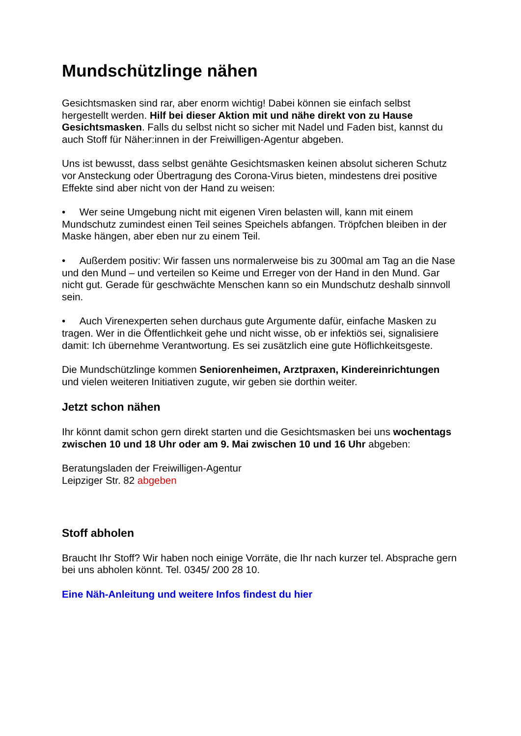Mundschützlinge nähen
Gesichtsmasken sind rar, aber enorm wichtig! Dabei können sie einfach selbst hergestellt werden. Hilf bei dieser Aktion mit und nähe direkt von zu Hause Gesichtsmasken. Falls du selbst nicht so sicher mit Nadel und Faden bist, kannst du auch Stoff für Näher:innen in der Freiwilligen-Agentur abgeben.
Uns ist bewusst, dass selbst genähte Gesichtsmasken keinen absolut sicheren Schutz vor Ansteckung oder Übertragung des Corona-Virus bieten, mindestens drei positive Effekte sind aber nicht von der Hand zu weisen:
• Wer seine Umgebung nicht mit eigenen Viren belasten will, kann mit einem Mundschutz zumindest einen Teil seines Speichels abfangen. Tröpfchen bleiben in der Maske hängen, aber eben nur zu einem Teil.
• Außerdem positiv: Wir fassen uns normalerweise bis zu 300mal am Tag an die Nase und den Mund – und verteilen so Keime und Erreger von der Hand in den Mund. Gar nicht gut. Gerade für geschwächte Menschen kann so ein Mundschutz deshalb sinnvoll sein.
• Auch Virenexperten sehen durchaus gute Argumente dafür, einfache Masken zu tragen. Wer in die Öffentlichkeit gehe und nicht wisse, ob er infektiös sei, signalisiere damit: Ich übernehme Verantwortung. Es sei zusätzlich eine gute Höflichkeitsgeste.
Die Mundschützlinge kommen Seniorenheimen, Arztpraxen, Kindereinrichtungen und vielen weiteren Initiativen zugute, wir geben sie dorthin weiter.
Jetzt schon nähen
Ihr könnt damit schon gern direkt starten und die Gesichtsmasken bei uns wochentags zwischen 10 und 18 Uhr oder am 9. Mai zwischen 10 und 16 Uhr abgeben:
Beratungsladen der Freiwilligen-Agentur
Leipziger Str. 82 abgeben
Stoff abholen
Braucht Ihr Stoff? Wir haben noch einige Vorräte, die Ihr nach kurzer tel. Absprache gern bei uns abholen könnt. Tel. 0345/ 200 28 10.
Eine Näh-Anleitung und weitere Infos findest du hier